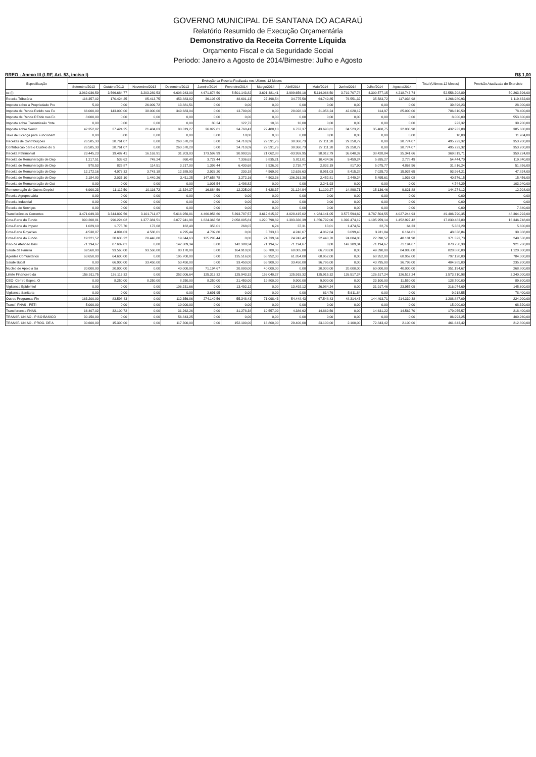GOVERNO MUNICIPAL DE SANTANA DO ACARAÚ
Relatório Resumido de Execução Orçamentária
Demonstrativo da Receita Corrente Líquida
Orçamento Fiscal e da Seguridade Social
Periodo: Janeiro a Agosto de 2014/Bimestre: Julho e Agosto
RREO - Anexo III (LRF, Art. 53, inciso I) R$ 1,00
| Especificação | Evolução da Receita Realizada nos Últimos 12 Meses | | | | | | | | | | | | Total (Últimos 12 Meses) | Previsão Atualizada do Exercício |
| --- | --- | --- | --- | --- | --- | --- | --- | --- | --- | --- | --- | --- | --- | --- |
| | Setembro/2013 | Outubro/2013 | Novembro/2013 | Dezembro/2013 | Janeiro/2014 | Fevereiro/2014 | Março/2014 | Abril/2014 | Maio/2014 | Junho/2014 | Julho/2014 | Agosto/2014 | | |
| cc (I) | 3.962.036,59 | 3.566.684,77 | 3.203.289,53 | 6.608.943,00 | 4.671.878,50 | 5.501.143,82 | 3.691.481,41 | 3.999.656,10 | 5.114.066,50 | 3.719.707,78 | 4.300.577,15 | 4.218.743,74 | 52.558.208,89 | 50.263.396,00 |
| Receita Tributária | 116.357,02 | 170.424,25 | 85.413,75 | 453.883,82 | 36.103,05 | 48.601,13 | 27.498,54 | 34.775,50 | 64.749,85 | 76.551,32 | 35.583,72 | 117.038,98 | 1.266.980,93 | 1.119.632,00 |
| Imposto sobre a Propriedade Pre | 5,00 | 0,00 | 26.009,72 | 13.881,51 | 0,00 | 0,00 | 0,00 | 0,00 | 0,00 | 0,00 | 0,00 | 0,00 | 39.896,23 | 28.000,00 |
| Imposto de Renda Retido nas Fo | 66.000,00 | 143.000,00 | 38.000,00 | 349.683,04 | 0,00 | 13.700,00 | 0,00 | 28.028,13 | 21.056,24 | 42.028,12 | 114,97 | 85.000,00 | 786.610,50 | 78.400,00 |
| Imposto de Renda REtido nas Fo | 8.000,00 | 0,00 | 0,00 | 0,00 | 0,00 | 0,00 | 0,00 | 0,00 | 0,00 | 0,00 | 0,00 | 0,00 | 8.000,00 | 553.600,00 |
| Imposto sobre Transmissão "Inte | 0,00 | 0,00 | 0,00 | 0,00 | 80,24 | 122,72 | 10,36 | 10,00 | 0,00 | 0,00 | 0,00 | 0,00 | 223,32 | 39.200,00 |
| Imposto sobre Servic | 42.352,02 | 27.424,25 | 21.404,03 | 90.319,27 | 36.022,81 | 34.760,41 | 27.488,18 | 6.737,37 | 43.693,61 | 34.523,20 | 35.468,75 | 32.038,98 | 432.232,88 | 385.600,00 |
| Taxa de Licença para Funcionam | 0,00 | 0,00 | 0,00 | 0,00 | 0,00 | 18,00 | 0,00 | 0,00 | 0,00 | 0,00 | 0,00 | 0,00 | 18,00 | 11.984,00 |
| Receitas de Contribuições | 26.585,33 | 28.761,07 | 0,00 | 260.570,28 | 0,00 | 24.710,09 | 29.591,76 | 30.360,73 | 27.111,20 | 29.258,79 | 0,00 | 38.774,07 | 495.723,32 | 353.200,00 |
| Contribuicao para o Custeio do S | 26.585,33 | 28.761,07 | 0,00 | 260.570,28 | 0,00 | 24.710,09 | 29.591,76 | 30.360,73 | 27.111,20 | 29.258,79 | 0,00 | 38.774,07 | 495.723,32 | 353.200,00 |
| Receita Patrimonial | 23.445,23 | 19.487,41 | 16.163,91 | 31.203,03 | 173.599,99 | 30.993,55 | 21.062,88 | -93.959,95 | 38.012,79 | 36.040,37 | 38.428,84 | 35.341,66 | 369.819,71 | 350.224,00 |
| Receita de Remuneração de Dep | 1.217,51 | 539,62 | 749,24 | 860,48 | 3.727,44 | 7.336,63 | 5.835,21 | 5.811,01 | 10.434,56 | 9.459,24 | 5.695,27 | 2.778,49 | 54.444,70 | 119.840,00 |
| Receita de Remuneração de Dep | 970,53 | 825,87 | 114,51 | 3.217,00 | 1.399,44 | 6.430,68 | 2.526,02 | 2.738,77 | 2.832,19 | 817,90 | 5.075,77 | 4.867,56 | 31.816,24 | 51.856,00 |
| Receita de Remuneração de Dep | 12.172,16 | 4.976,32 | 3.743,18 | 12.389,93 | 2.926,20 | 230,18 | 4.569,92 | 12.626,63 | 8.951,03 | 8.415,28 | 7.025,73 | 15.937,65 | 93.964,21 | 47.824,00 |
| Receita de Remuneração de Dep | 2.184,80 | 2.033,10 | 1.440,26 | 3.411,25 | 147.658,78 | 3.272,16 | 4.503,36 | -136.261,30 | 2.452,81 | 2.449,24 | 5.495,61 | 1.936,08 | 40.576,15 | 15.456,00 |
| Receita de Remuneração de Out | 0,00 | 0,00 | 0,00 | 0,00 | 1.003,54 | 1.498,82 | 0,00 | 0,00 | 2.241,93 | 0,00 | 0,00 | 0,00 | 4.744,29 | 103.040,00 |
| Remuneração de Outros Depósi | 6.900,23 | 11.112,50 | 10.116,72 | 11.324,37 | 16.884,59 | 12.225,08 | 3.628,37 | 21.124,94 | 11.100,27 | 14.898,71 | 15.136,46 | 9.821,88 | 144.274,12 | 12.208,00 |
| Receita Agropecuária | 0,00 | 0,00 | 0,00 | 0,00 | 0,00 | 0,00 | 0,00 | 0,00 | 0,00 | 0,00 | 0,00 | 0,00 | 0,00 | 0,00 |
| Receita Industrial | 0,00 | 0,00 | 0,00 | 0,00 | 0,00 | 0,00 | 0,00 | 0,00 | 0,00 | 0,00 | 0,00 | 0,00 | 0,00 | 0,00 |
| Receita de Serviços | 0,00 | 0,00 | 0,00 | 0,00 | 0,00 | 0,00 | 0,00 | 0,00 | 0,00 | 0,00 | 0,00 | 0,00 | 0,00 | 7.840,00 |
| Transferências Correntes | 3.471.049,33 | 3.344.802,56 | 3.101.711,87 | 5.616.956,81 | 4.460.956,60 | 5.393.787,57 | 3.612.615,37 | 4.028.415,02 | 4.984.141,05 | 3.577.594,69 | 3.787.504,55 | 4.027.244,93 | 49.406.790,35 | 48.364.292,00 |
| Cota-Parte do Fundo | 990.208,81 | 990.224,02 | 1.377.381,51 | 2.077.941,98 | 1.824.363,58 | 2.058.005,81 | 1.220.798,89 | 1.393.336,39 | 1.856.792,06 | 1.392.474,19 | 1.195.959,14 | 1.452.997,42 | 17.830.483,80 | 16.346.748,00 |
| Cota-Parte do Impost | 1.029,10 | 1.775,70 | 173,68 | 162,49 | 356,01 | 268,07 | 6,24 | 37,31 | 13,01 | 1.474,59 | 22,76 | 64,33 | 5.383,29 | 5.600,00 |
| Cota-Parte Royalties | 4.538,87 | 4.894,03 | 4.588,01 | 4.295,44 | 4.709,80 | 0,00 | 3.733,13 | 4.240,67 | 4.062,04 | 3.699,40 | 3.911,84 | 6.164,61 | 48.838,84 | 39.088,00 |
| Cota-Parte do Fundo | 19.221,52 | 20.636,22 | 20.446,80 | 19.644,63 | 125.293,44 | 0,00 | 24.739,64 | 24.243,42 | 22.440,70 | 24.084,86 | 22.390,52 | 48.181,98 | 371.323,73 | 249.536,00 |
| Piso de Atencao Basi | 71.194,67 | 87.609,01 | 0,00 | 142.389,34 | 0,00 | 142.389,34 | 71.194,67 | 71.194,67 | 0,00 | 142.389,34 | 71.194,67 | 71.194,67 | 870.750,38 | 921.760,00 |
| Saude da Familia | 69.560,00 | 93.560,00 | 93.560,00 | 80.170,00 | 0,00 | 164.910,00 | 66.780,00 | 60.085,00 | 66.780,00 | 0,00 | 49.390,00 | 84.085,00 | 828.880,00 | 1.120.000,00 |
| Agentes Comunitarios | 63.650,00 | 64.600,00 | 0,00 | 195.700,00 | 0,00 | 135.516,00 | 68.952,00 | 61.854,00 | 68.952,00 | 0,00 | 68.952,00 | 68.952,00 | 797.128,00 | 784.000,00 |
| Saude Bucal | 0,00 | 66.900,00 | 33.450,00 | 53.450,00 | 0,00 | 33.450,00 | 66.900,00 | 33.450,00 | 36.795,00 | 0,00 | 43.795,00 | 36.795,00 | 404.985,00 | 235.200,00 |
| Nucleo de Apoio a Sa | 20.000,00 | 20.000,00 | 0,00 | 40.000,00 | 71.194,67 | 20.000,00 | 40.000,00 | 0,00 | 20.000,00 | 20.000,00 | 60.000,00 | 40.000,00 | 351.194,67 | 268.800,00 |
| Limite Financeiro da | 156.911,75 | 126.113,32 | 0,00 | 252.006,64 | 125.313,32 | 125.943,32 | 156.040,27 | 125.915,32 | 125.915,32 | 126.517,24 | 126.517,24 | 126.517,24 | 1.573.710,98 | 2.240.000,00 |
| CEO- Centro Espec. O | 0,00 | 8.250,00 | 8.250,00 | 8.250,00 | 8.250,00 | 21.450,00 | 19.800,00 | 9.900,00 | 9.900,00 | 0,00 | 23.100,00 | 11.550,00 | 128.700,00 | 89.600,00 |
| Vigilancia Epidemiol | 0,00 | 0,00 | 0,00 | 106.231,66 | 0,00 | 13.492,12 | 0,00 | 13.492,12 | 26.984,24 | 0,00 | 31.917,46 | 23.957,09 | 216.074,69 | 145.600,00 |
| Vigilancia Sanitaria | 0,00 | 0,00 | 0,00 | 0,00 | 3.691,95 | 0,00 | 0,00 | 0,00 | 614,76 | 5.611,84 | 0,00 | 0,00 | 9.918,55 | 78.400,00 |
| Outros Programas Fin | 163.200,00 | 83.598,43 | 0,00 | 112.356,86 | 274.149,56 | 55.348,43 | 71.098,43 | 54.448,43 | 67.548,43 | 48.314,43 | 144.493,71 | 214.330,38 | 1.288.887,09 | 224.000,00 |
| Transf. FNAS - PETI | 5.000,00 | 0,00 | 0,00 | 10.000,00 | 0,00 | 0,00 | 0,00 | 0,00 | 0,00 | 0,00 | 0,00 | 0,00 | 15.000,00 | 68.320,00 |
| Transferencia FNAS- | 16.407,02 | 32.100,72 | 0,00 | 31.262,26 | 0,00 | 31.278,38 | 19.557,09 | 4.386,62 | 14.869,56 | 0,00 | 14.631,22 | 14.562,70 | 179.055,57 | 218.400,00 |
| TRANSF. UNIAO - PISO BASICO | 30.150,00 | 0,00 | 0,00 | 56.843,25 | 0,00 | 0,00 | 0,00 | 0,00 | 0,00 | 0,00 | 0,00 | 0,00 | 86.993,25 | 400.960,00 |
| TRANSF. UNIAO - PROG. DE A | 30.600,00 | 15.300,00 | 0,00 | 117.300,00 | 0,00 | 152.100,00 | 16.800,00 | 29.400,00 | 23.100,00 | 2.100,00 | 72.843,42 | 2.100,00 | 461.643,42 | 212.800,00 |